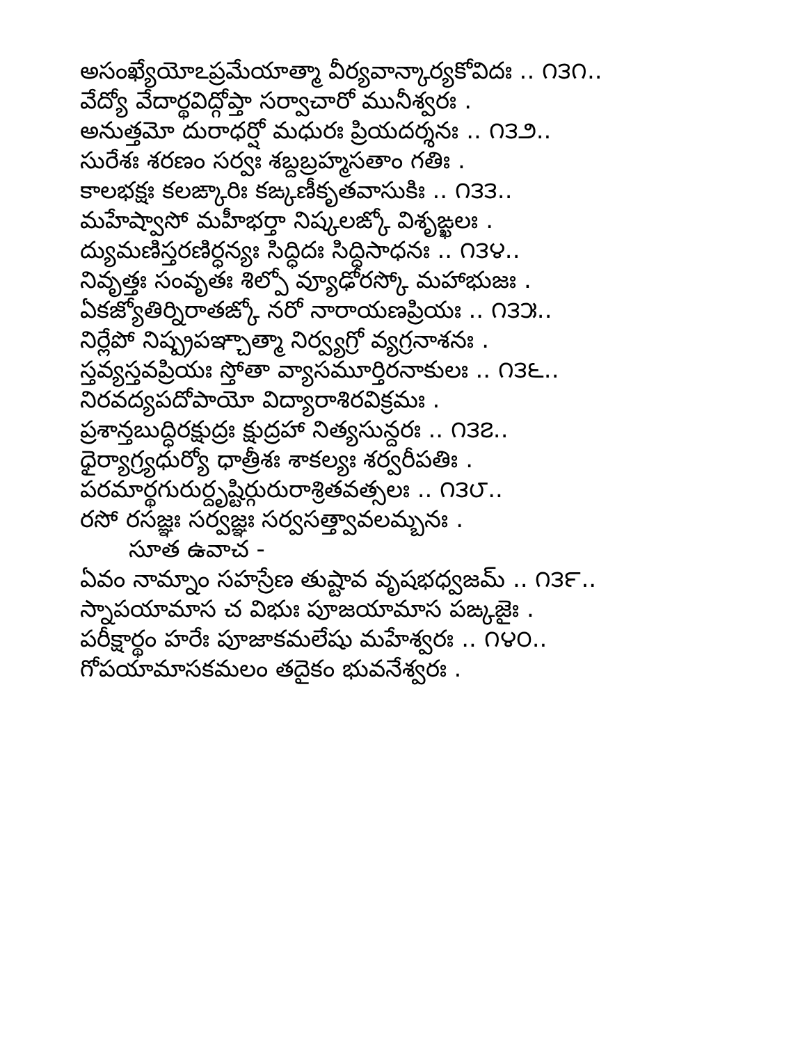అసంఖ్యేయోఽప్రమేయాత్మా వీర్యవాన్కార్యకోవిదః .. ౧౩౧..
వేద్యో వేదార్థవిద్గోప్తా సర్వాచారో మునీశ్వరః .
అనుత్తమో దురాధర్షో మధురః ప్రియదర్శనః .. ౧౩౨..
సురేశః శరణం సర్వః శబ్దబ్రహ్మసతాం గతిః .
కాలభక్షః కలఙ్కారిః కఙ్కణీకృతవాసుకిః .. ౧౩౩..
మహేష్వాసో మహీభర్తా నిష్కలఙ్కో విశృఙ్ఖలః .
ద్యుమణిస్తరణిర్ధన్యః సిద్ధిదః సిద్ధిసాధనః .. ౧౩౪..
నివృత్తః సంవృతః శిల్పో వ్యూఢోరస్కో మహాభుజః .
ఏకజ్యోతిర్నిరాతఙ్కో నరో నారాయణప్రియః .. ౧౩౫..
నిర్లేపో నిష్ప్రపఞ్చాత్మా నిర్వ్యగ్రో వ్యగ్రనాశనః .
స్తవ్యస్తవప్రియః స్తోతా వ్యాసమూర్తిరనాకులః .. ౧౩౬..
నిరవద్యపదోపాయో విద్యారాశిరవిక్రమః .
ప్రశాన్తబుద్ధిరక్షుద్రః క్షుద్రహా నిత్యసున్దరః .. ౧౩౭..
ధైర్యాగ్ర్యధుర్యో ధాత్రీశః శాకల్యః శర్వరీపతిః .
పరమార్థగురుర్దృష్టిర్గురురాశ్రితవత్సలః .. ౧౩౮..
రసో రసజ్ఞః సర్వజ్ఞః సర్వసత్త్వావలమ్బనః .
సూత ఉవాచ -
ఏవం నామ్నాం సహస్రేణ తుష్టావ వృషభధ్వజమ్ .. ౧౩౯..
స్నాపయామాస చ విభుః పూజయామాస పఙ్కజైః .
పరీక్షార్థం హరేః పూజాకమలేషు మహేశ్వరః .. ౧౪౦..
గోపయామాసకమలం తదైకం భువనేశ్వరః .